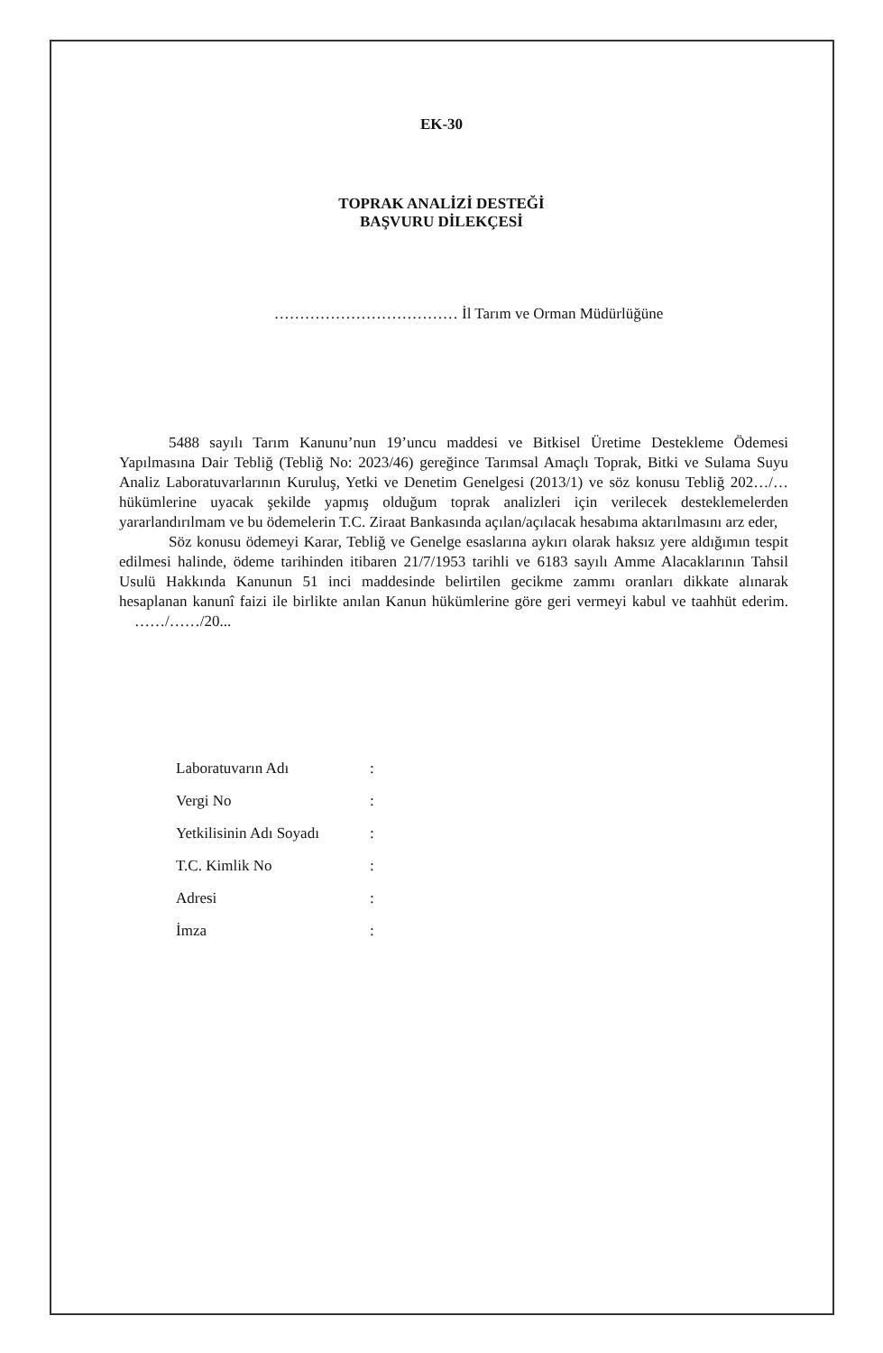EK-30
TOPRAK ANALİZİ DESTEĞİ
BAŞVURU DİLEKÇESİ
……………………………… İl Tarım ve Orman Müdürlüğüne
5488 sayılı Tarım Kanunu’nun 19’uncu maddesi ve Bitkisel Üretime Destekleme Ödemesi Yapılmasına Dair Tebliğ (Tebliğ No: 2023/46) gereğince Tarımsal Amaçlı Toprak, Bitki ve Sulama Suyu Analiz Laboratuvarlarının Kuruluş, Yetki ve Denetim Genelgesi (2013/1) ve söz konusu Tebliğ 202…/… hükümlerine uyacak şekilde yapmış olduğum toprak analizleri için verilecek desteklemelerden yararlandırılmam ve bu ödemelerin T.C. Ziraat Bankasında açılan/açılacak hesabıma aktarılmasını arz eder,
Söz konusu ödemeyi Karar, Tebliğ ve Genelge esaslarına aykırı olarak haksız yere aldığımın tespit edilmesi halinde, ödeme tarihinden itibaren 21/7/1953 tarihli ve 6183 sayılı Amme Alacaklarının Tahsil Usulü Hakkında Kanunun 51 inci maddesinde belirtilen gecikme zammı oranları dikkate alınarak hesaplanan kanunî faizi ile birlikte anılan Kanun hükümlerine göre geri vermeyi kabul ve taahhüt ederim. ……/……/20...
| Laboratuvarın Adı | : |
| Vergi No | : |
| Yetkilisinin Adı Soyadı | : |
| T.C. Kimlik No | : |
| Adresi | : |
| İmza | : |